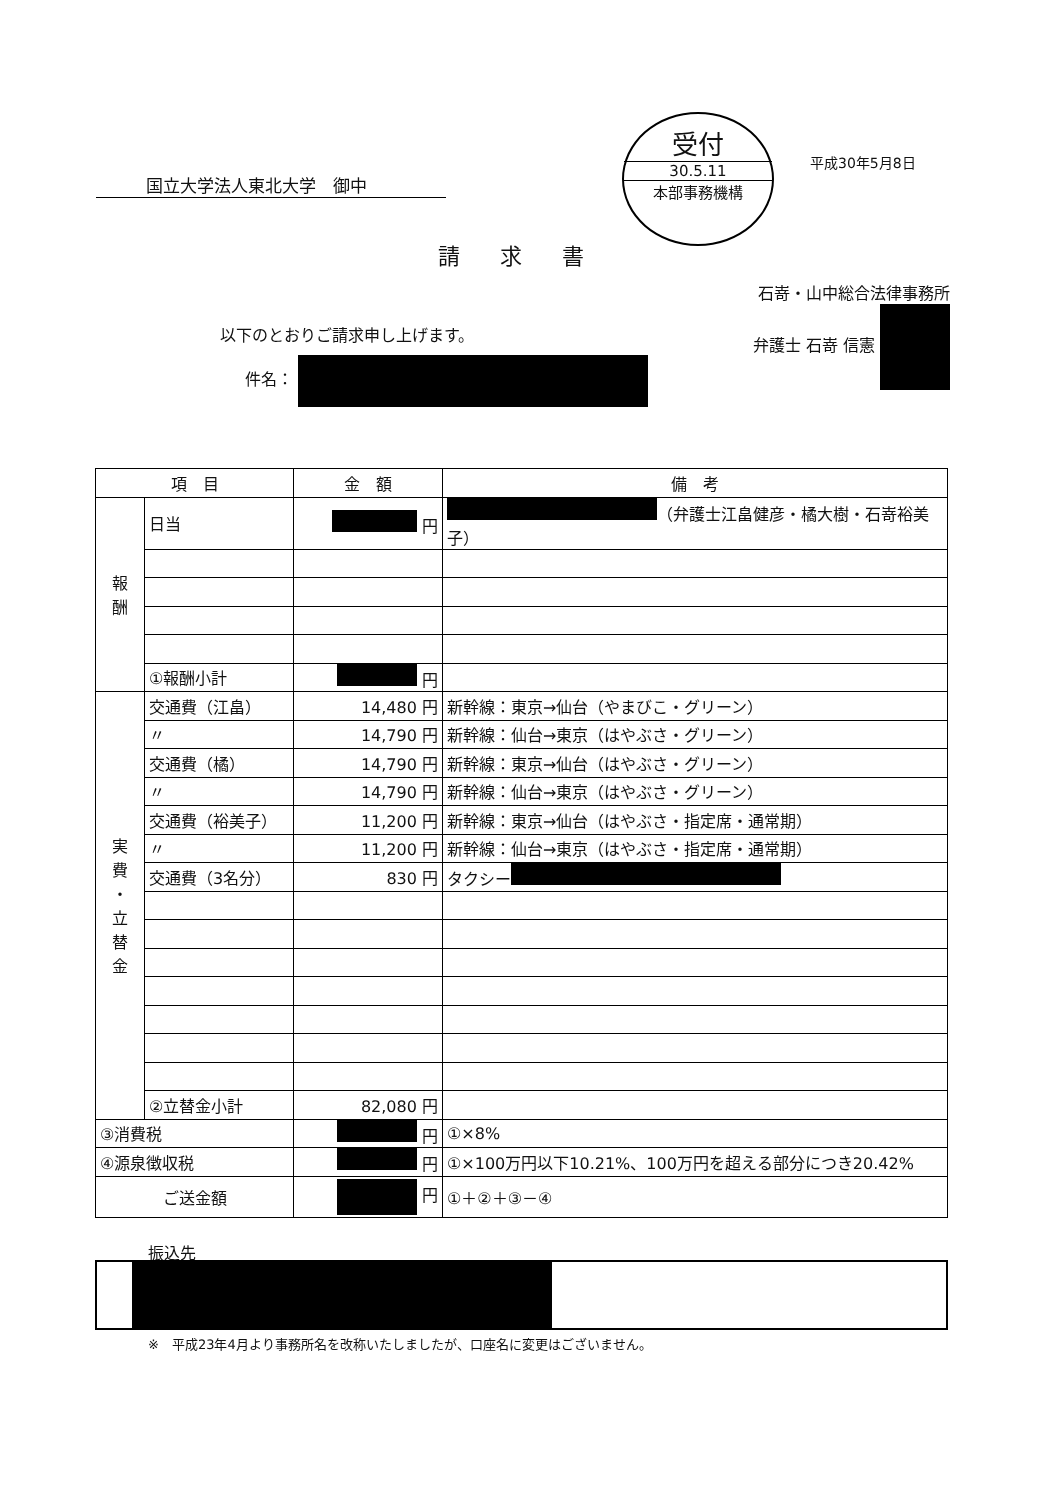国立大学法人東北大学　御中
受付
30.5.11
本部事務機構
平成30年5月8日
請求書
石嵜・山中総合法律事務所
弁護士 石嵜 信憲
以下のとおりご請求申し上げます。
件名：
| 項 目 | | 金 額 | 備 考 |
| --- | --- | --- | --- |
| 報 酬 | 日当 | 円 | （弁護士江畠健彦・橘大樹・石嵜裕美子） |
| | ①報酬小計 | 円 | |
| 実 費 ・ 立 替 金 | 交通費（江畠） | 14,480 円 | 新幹線：東京→仙台（やまびこ・グリーン） |
| | 〃 | 14,790 円 | 新幹線：仙台→東京（はやぶさ・グリーン） |
| | 交通費（橘） | 14,790 円 | 新幹線：東京→仙台（はやぶさ・グリーン） |
| | 〃 | 14,790 円 | 新幹線：仙台→東京（はやぶさ・グリーン） |
| | 交通費（裕美子） | 11,200 円 | 新幹線：東京→仙台（はやぶさ・指定席・通常期） |
| | 〃 | 11,200 円 | 新幹線：仙台→東京（はやぶさ・指定席・通常期） |
| | 交通費（3名分） | 830 円 | タクシー |
| | ②立替金小計 | 82,080 円 | |
| ③消費税 | | 円 | ①×8% |
| ④源泉徴収税 | | 円 | ①×100万円以下10.21%、100万円を超える部分につき20.42% |
| ご送金額 | | 円 | ①＋②＋③－④ |
振込先
※　平成23年4月より事務所名を改称いたしましたが、口座名に変更はございません。